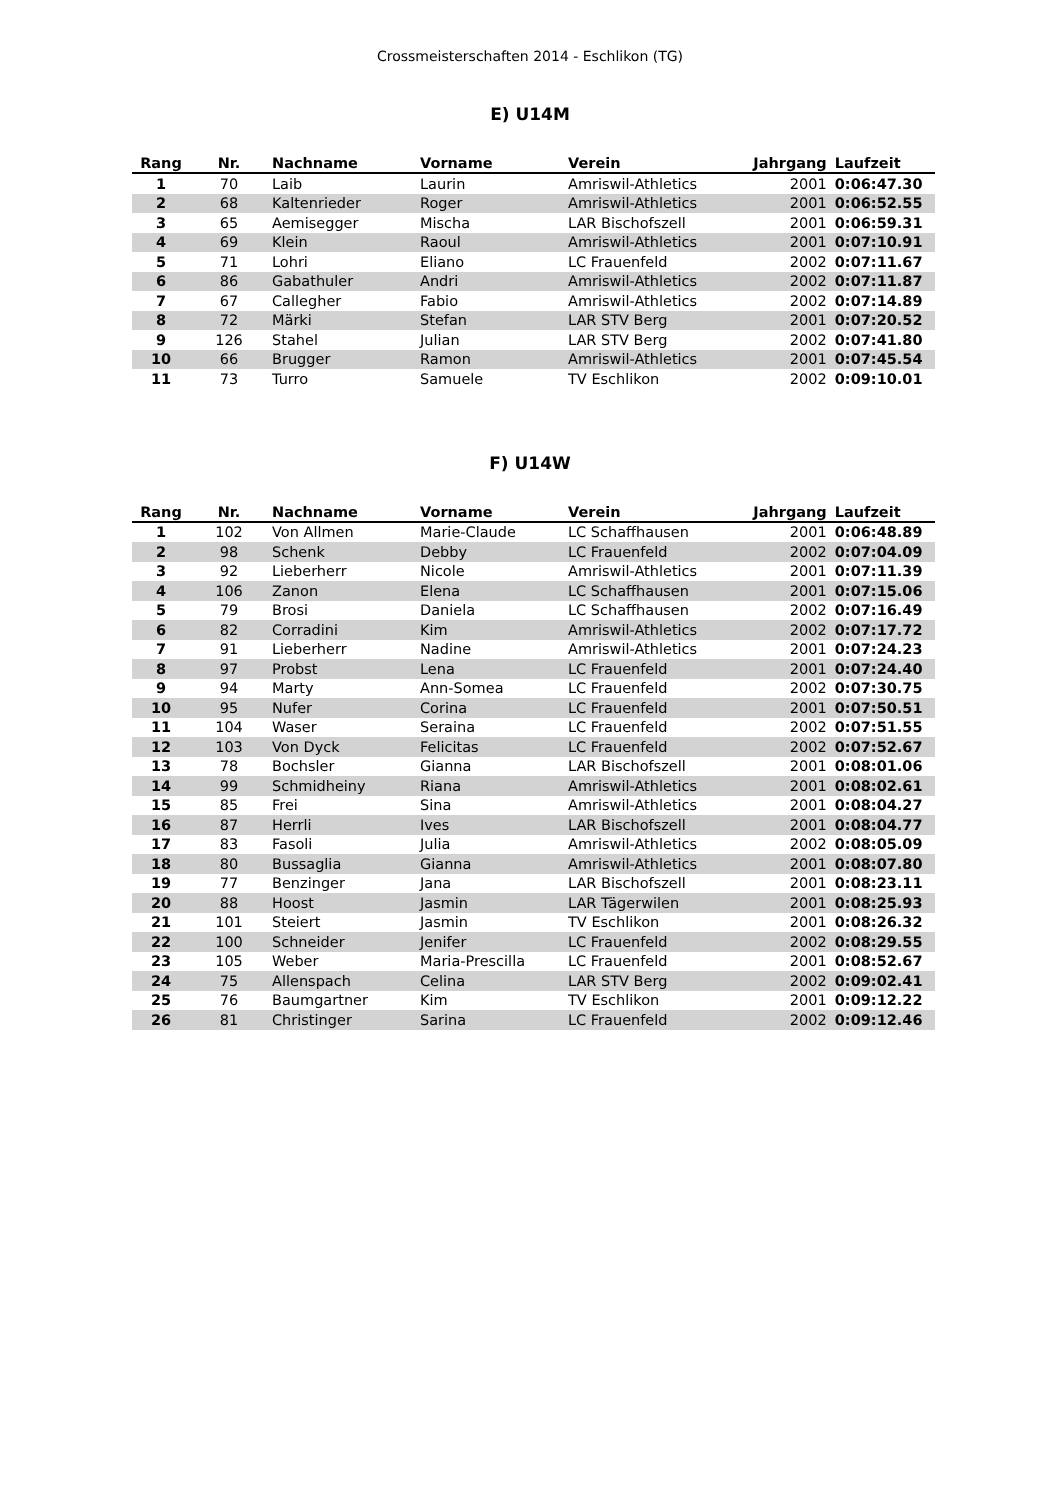Crossmeisterschaften 2014 - Eschlikon (TG)
E) U14M
| Rang | Nr. | Nachname | Vorname | Verein | Jahrgang | Laufzeit |
| --- | --- | --- | --- | --- | --- | --- |
| 1 | 70 | Laib | Laurin | Amriswil-Athletics | 2001 | 0:06:47.30 |
| 2 | 68 | Kaltenrieder | Roger | Amriswil-Athletics | 2001 | 0:06:52.55 |
| 3 | 65 | Aemisegger | Mischa | LAR Bischofszell | 2001 | 0:06:59.31 |
| 4 | 69 | Klein | Raoul | Amriswil-Athletics | 2001 | 0:07:10.91 |
| 5 | 71 | Lohri | Eliano | LC Frauenfeld | 2002 | 0:07:11.67 |
| 6 | 86 | Gabathuler | Andri | Amriswil-Athletics | 2002 | 0:07:11.87 |
| 7 | 67 | Callegher | Fabio | Amriswil-Athletics | 2002 | 0:07:14.89 |
| 8 | 72 | Märki | Stefan | LAR STV Berg | 2001 | 0:07:20.52 |
| 9 | 126 | Stahel | Julian | LAR STV Berg | 2002 | 0:07:41.80 |
| 10 | 66 | Brugger | Ramon | Amriswil-Athletics | 2001 | 0:07:45.54 |
| 11 | 73 | Turro | Samuele | TV Eschlikon | 2002 | 0:09:10.01 |
F) U14W
| Rang | Nr. | Nachname | Vorname | Verein | Jahrgang | Laufzeit |
| --- | --- | --- | --- | --- | --- | --- |
| 1 | 102 | Von Allmen | Marie-Claude | LC Schaffhausen | 2001 | 0:06:48.89 |
| 2 | 98 | Schenk | Debby | LC Frauenfeld | 2002 | 0:07:04.09 |
| 3 | 92 | Lieberherr | Nicole | Amriswil-Athletics | 2001 | 0:07:11.39 |
| 4 | 106 | Zanon | Elena | LC Schaffhausen | 2001 | 0:07:15.06 |
| 5 | 79 | Brosi | Daniela | LC Schaffhausen | 2002 | 0:07:16.49 |
| 6 | 82 | Corradini | Kim | Amriswil-Athletics | 2002 | 0:07:17.72 |
| 7 | 91 | Lieberherr | Nadine | Amriswil-Athletics | 2001 | 0:07:24.23 |
| 8 | 97 | Probst | Lena | LC Frauenfeld | 2001 | 0:07:24.40 |
| 9 | 94 | Marty | Ann-Somea | LC Frauenfeld | 2002 | 0:07:30.75 |
| 10 | 95 | Nufer | Corina | LC Frauenfeld | 2001 | 0:07:50.51 |
| 11 | 104 | Waser | Seraina | LC Frauenfeld | 2002 | 0:07:51.55 |
| 12 | 103 | Von Dyck | Felicitas | LC Frauenfeld | 2002 | 0:07:52.67 |
| 13 | 78 | Bochsler | Gianna | LAR Bischofszell | 2001 | 0:08:01.06 |
| 14 | 99 | Schmidheiny | Riana | Amriswil-Athletics | 2001 | 0:08:02.61 |
| 15 | 85 | Frei | Sina | Amriswil-Athletics | 2001 | 0:08:04.27 |
| 16 | 87 | Herrli | Ives | LAR Bischofszell | 2001 | 0:08:04.77 |
| 17 | 83 | Fasoli | Julia | Amriswil-Athletics | 2002 | 0:08:05.09 |
| 18 | 80 | Bussaglia | Gianna | Amriswil-Athletics | 2001 | 0:08:07.80 |
| 19 | 77 | Benzinger | Jana | LAR Bischofszell | 2001 | 0:08:23.11 |
| 20 | 88 | Hoost | Jasmin | LAR Tägerwilen | 2001 | 0:08:25.93 |
| 21 | 101 | Steiert | Jasmin | TV Eschlikon | 2001 | 0:08:26.32 |
| 22 | 100 | Schneider | Jenifer | LC Frauenfeld | 2002 | 0:08:29.55 |
| 23 | 105 | Weber | Maria-Prescilla | LC Frauenfeld | 2001 | 0:08:52.67 |
| 24 | 75 | Allenspach | Celina | LAR STV Berg | 2002 | 0:09:02.41 |
| 25 | 76 | Baumgartner | Kim | TV Eschlikon | 2001 | 0:09:12.22 |
| 26 | 81 | Christinger | Sarina | LC Frauenfeld | 2002 | 0:09:12.46 |